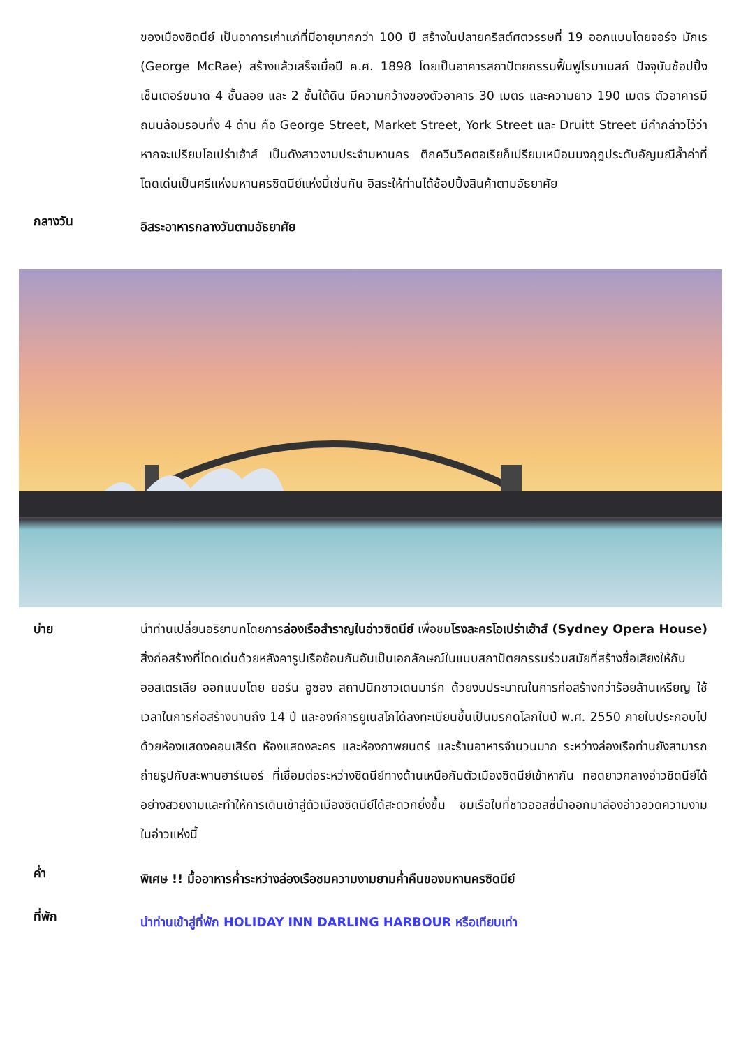ของเมืองซิดนีย์ เป็นอาคารเก่าแก่ที่มีอายุมากกว่า 100 ปี สร้างในปลายคริสต์ศตวรรษที่ 19 ออกแบบโดยจอร์จ มักเร (George McRae) สร้างแล้วเสร็จเมื่อปี ค.ศ. 1898 โดยเป็นอาคารสถาปัตยกรรมฟื้นฟูโรมาเนสก์ ปัจจุบันช้อปปิ้งเซ็นเตอร์ขนาด 4 ชั้นลอย และ 2 ชั้นใต้ดิน มีความกว้างของตัวอาคาร 30 เมตร และความยาว 190 เมตร ตัวอาคารมีถนนล้อมรอบทั้ง 4 ด้าน คือ George Street, Market Street, York Street และ Druitt Street มีคำกล่าวไว้ว่าหากจะเปรียบโอเปร่าเฮ้าส์ เป็นดังสาวงามประจำมหานคร ตึกควีนวิคตอเรียก็เปรียบเหมือนมงกุฎประดับอัญมณีล้ำค่าที่โดดเด่นเป็นศรีแห่งมหานครซิดนีย์แห่งนี้เช่นกัน อิสระให้ท่านได้ช้อปปิ้งสินค้าตามอัธยาศัย
กลางวัน
อิสระอาหารกลางวันตามอัธยาศัย
บ่าย
นำท่านเปลี่ยนอริยาบทโดยการล่องเรือสำราญในอ่าวซิดนีย์ เพื่อชมโรงละครโอเปร่าเฮ้าส์ (Sydney Opera House) สิ่งก่อสร้างที่โดดเด่นด้วยหลังคารูปเรือซ้อนกันอันเป็นเอกลักษณ์ในแบบสถาปัตยกรรมร่วมสมัยที่สร้างชื่อเสียงให้กับออสเตรเลีย ออกแบบโดย ยอร์น อูซอง สถาปนิกชาวเดนมาร์ก ด้วยงบประมาณในการก่อสร้างกว่าร้อยล้านเหรียญ ใช้เวลาในการก่อสร้างนานถึง 14 ปี และองค์การยูเนสโกได้ลงทะเบียนขึ้นเป็นมรกดโลกในปี พ.ศ. 2550 ภายในประกอบไปด้วยห้องแสดงคอนเสิร์ต ห้องแสดงละคร และห้องภาพยนตร์ และร้านอาหารจำนวนมาก ระหว่างล่องเรือท่านยังสามารถถ่ายรูปกับสะพานฮาร์เบอร์ ที่เชื่อมต่อระหว่างซิดนีย์ทางด้านเหนือกับตัวเมืองซิดนีย์เข้าหากัน ทอดยาวกลางอ่าวซิดนีย์ได้อย่างสวยงามและทำให้การเดินเข้าสู่ตัวเมืองซิดนีย์ได้สะดวกยิ่งขึ้น ชมเรือใบที่ชาวออสซี่นำออกมาล่องอ่าวอวดความงามในอ่าวแห่งนี้
ค่ำ
พิเศษ !! มื้ออาหารค่ำระหว่างล่องเรือชมความงามยามค่ำคืนของมหานครซิดนีย์
ที่พัก
นำท่านเข้าสู่ที่พัก HOLIDAY INN DARLING HARBOUR หรือเทียบเท่า